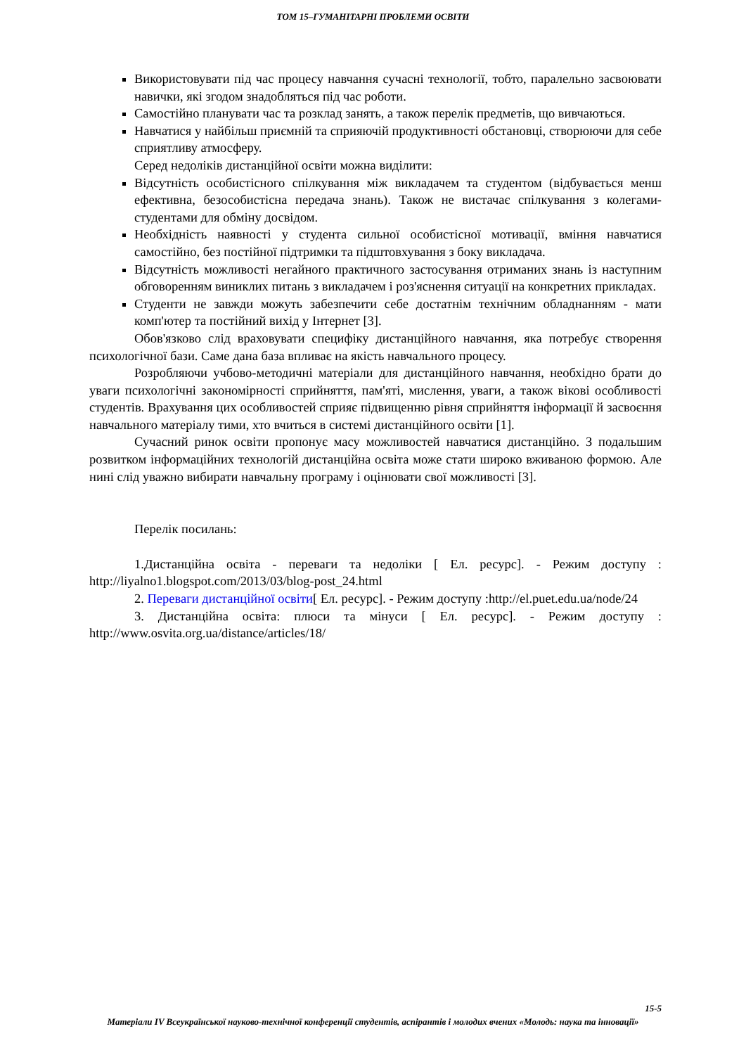ТОМ 15–ГУМАНІТАРНІ ПРОБЛЕМИ ОСВІТИ
Використовувати під час процесу навчання сучасні технології, тобто, паралельно засвоювати навички, які згодом знадобляться під час роботи.
Самостійно планувати час та розклад занять, а також перелік предметів, що вивчаються.
Навчатися у найбільш приємній та сприяючій продуктивності обстановці, створюючи для себе сприятливу атмосферу.
Серед недоліків дистанційної освіти можна виділити:
Відсутність особистісного спілкування між викладачем та студентом (відбувається менш ефективна, безособистісна передача знань). Також не вистачає спілкування з колегами-студентами для обміну досвідом.
Необхідність наявності у студента сильної особистісної мотивації, вміння навчатися самостійно, без постійної підтримки та підштовхування з боку викладача.
Відсутність можливості негайного практичного застосування отриманих знань із наступним обговоренням виниклих питань з викладачем і роз'яснення ситуації на конкретних прикладах.
Студенти не завжди можуть забезпечити себе достатнім технічним обладнанням - мати комп'ютер та постійний вихід у Інтернет [3].
Обов'язково слід враховувати специфіку дистанційного навчання, яка потребує створення психологічної бази. Саме дана база впливає на якість навчального процесу.
Розробляючи учбово-методичні матеріали для дистанційного навчання, необхідно брати до уваги психологічні закономірності сприйняття, пам'яті, мислення, уваги, а також вікові особливості студентів. Врахування цих особливостей сприяє підвищенню рівня сприйняття інформації й засвоєння навчального матеріалу тими, хто вчиться в системі дистанційного освіти [1].
Сучасний ринок освіти пропонує масу можливостей навчатися дистанційно. З подальшим розвитком інформаційних технологій дистанційна освіта може стати широко вживаною формою. Але нині слід уважно вибирати навчальну програму і оцінювати свої можливості [3].
Перелік посилань:
1.Дистанційна освіта - переваги та недоліки [ Ел. ресурс]. - Режим доступу : http://liyalno1.blogspot.com/2013/03/blog-post_24.html
2. Переваги дистанційної освіти[ Ел. ресурс]. - Режим доступу :http://el.puet.edu.ua/node/24
3. Дистанційна освіта: плюси та мінуси [ Ел. ресурс]. - Режим доступу : http://www.osvita.org.ua/distance/articles/18/
15-5
Матеріали IV Всеукраїнської науково-технічної конференції студентів, аспірантів і молодих вчених «Молодь: наука та інновації»